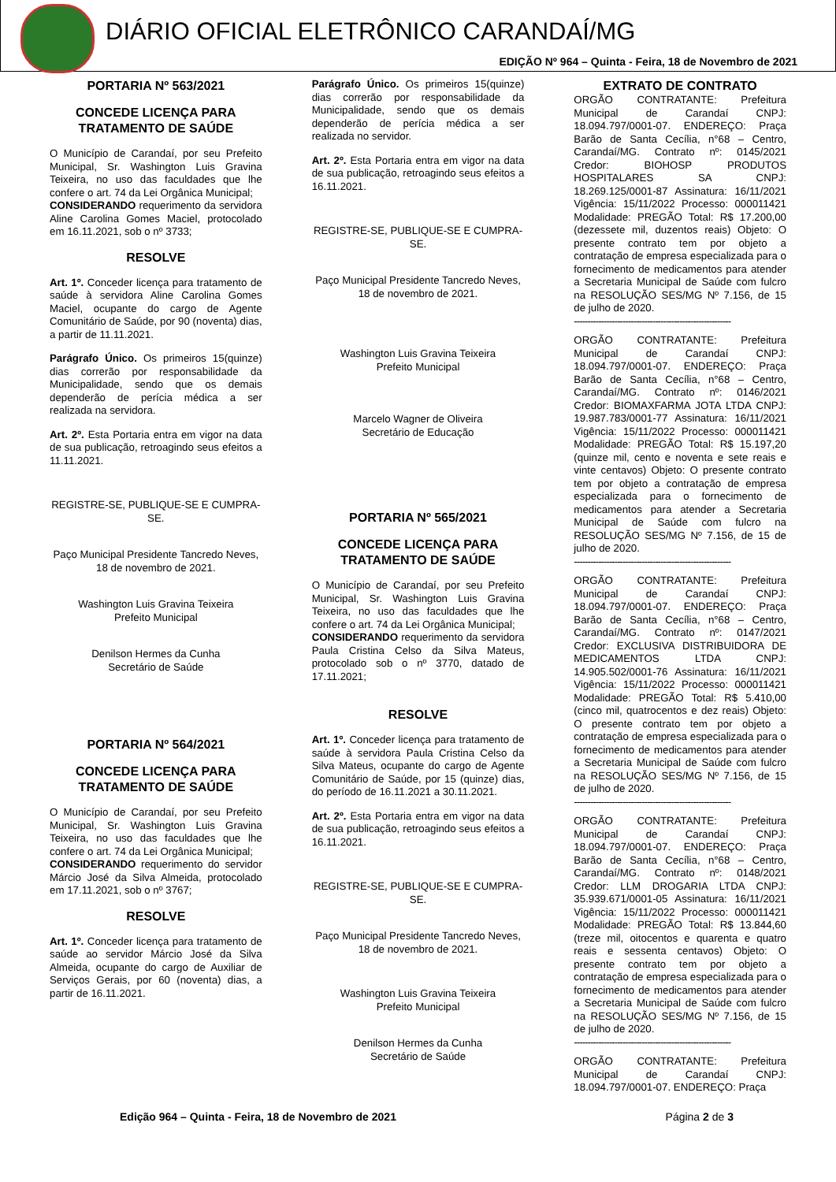DIÁRIO OFICIAL ELETRÔNICO CARANDAÍ/MG
EDIÇÃO Nº 964 – Quinta - Feira, 18 de Novembro de 2021
PORTARIA Nº 563/2021
CONCEDE LICENÇA PARA TRATAMENTO DE SAÚDE
O Município de Carandaí, por seu Prefeito Municipal, Sr. Washington Luis Gravina Teixeira, no uso das faculdades que lhe confere o art. 74 da Lei Orgânica Municipal;
CONSIDERANDO requerimento da servidora Aline Carolina Gomes Maciel, protocolado em 16.11.2021, sob o nº 3733;
RESOLVE
Art. 1º. Conceder licença para tratamento de saúde à servidora Aline Carolina Gomes Maciel, ocupante do cargo de Agente Comunitário de Saúde, por 90 (noventa) dias, a partir de 11.11.2021.
Parágrafo Único. Os primeiros 15(quinze) dias correrão por responsabilidade da Municipalidade, sendo que os demais dependerão de perícia médica a ser realizada na servidora.
Art. 2º. Esta Portaria entra em vigor na data de sua publicação, retroagindo seus efeitos a 11.11.2021.
REGISTRE-SE, PUBLIQUE-SE E CUMPRA-SE.
Paço Municipal Presidente Tancredo Neves, 18 de novembro de 2021.
Washington Luis Gravina Teixeira
Prefeito Municipal
Denilson Hermes da Cunha
Secretário de Saúde
PORTARIA Nº 564/2021
CONCEDE LICENÇA PARA TRATAMENTO DE SAÚDE
O Município de Carandaí, por seu Prefeito Municipal, Sr. Washington Luis Gravina Teixeira, no uso das faculdades que lhe confere o art. 74 da Lei Orgânica Municipal;
CONSIDERANDO requerimento do servidor Márcio José da Silva Almeida, protocolado em 17.11.2021, sob o nº 3767;
RESOLVE
Art. 1º. Conceder licença para tratamento de saúde ao servidor Márcio José da Silva Almeida, ocupante do cargo de Auxiliar de Serviços Gerais, por 60 (noventa) dias, a partir de 16.11.2021.
Parágrafo Único. Os primeiros 15(quinze) dias correrão por responsabilidade da Municipalidade, sendo que os demais dependerão de perícia médica a ser realizada no servidor.
Art. 2º. Esta Portaria entra em vigor na data de sua publicação, retroagindo seus efeitos a 16.11.2021.
REGISTRE-SE, PUBLIQUE-SE E CUMPRA-SE.
Paço Municipal Presidente Tancredo Neves, 18 de novembro de 2021.
Washington Luis Gravina Teixeira
Prefeito Municipal
Marcelo Wagner de Oliveira
Secretário de Educação
PORTARIA Nº 565/2021
CONCEDE LICENÇA PARA TRATAMENTO DE SAÚDE
O Município de Carandaí, por seu Prefeito Municipal, Sr. Washington Luis Gravina Teixeira, no uso das faculdades que lhe confere o art. 74 da Lei Orgânica Municipal;
CONSIDERANDO requerimento da servidora Paula Cristina Celso da Silva Mateus, protocolado sob o nº 3770, datado de 17.11.2021;
RESOLVE
Art. 1º. Conceder licença para tratamento de saúde à servidora Paula Cristina Celso da Silva Mateus, ocupante do cargo de Agente Comunitário de Saúde, por 15 (quinze) dias, do período de 16.11.2021 a 30.11.2021.
Art. 2º. Esta Portaria entra em vigor na data de sua publicação, retroagindo seus efeitos a 16.11.2021.
REGISTRE-SE, PUBLIQUE-SE E CUMPRA-SE.
Paço Municipal Presidente Tancredo Neves, 18 de novembro de 2021.
Washington Luis Gravina Teixeira
Prefeito Municipal
Denilson Hermes da Cunha
Secretário de Saúde
EXTRATO DE CONTRATO
ORGÃO CONTRATANTE: Prefeitura Municipal de Carandaí CNPJ: 18.094.797/0001-07. ENDEREÇO: Praça Barão de Santa Cecília, n°68 – Centro, Carandaí/MG. Contrato nº: 0145/2021 Credor: BIOHOSP PRODUTOS HOSPITALARES SA CNPJ: 18.269.125/0001-87 Assinatura: 16/11/2021 Vigência: 15/11/2022 Processo: 000011421 Modalidade: PREGÃO Total: R$ 17.200,00 (dezessete mil, duzentos reais) Objeto: O presente contrato tem por objeto a contratação de empresa especializada para o fornecimento de medicamentos para atender a Secretaria Municipal de Saúde com fulcro na RESOLUÇÃO SES/MG Nº 7.156, de 15 de julho de 2020.
----------------------------------------------------------
ORGÃO CONTRATANTE: Prefeitura Municipal de Carandaí CNPJ: 18.094.797/0001-07. ENDEREÇO: Praça Barão de Santa Cecília, n°68 – Centro, Carandaí/MG. Contrato nº: 0146/2021 Credor: BIOMAXFARMA JOTA LTDA CNPJ: 19.987.783/0001-77 Assinatura: 16/11/2021 Vigência: 15/11/2022 Processo: 000011421 Modalidade: PREGÃO Total: R$ 15.197,20 (quinze mil, cento e noventa e sete reais e vinte centavos) Objeto: O presente contrato tem por objeto a contratação de empresa especializada para o fornecimento de medicamentos para atender a Secretaria Municipal de Saúde com fulcro na RESOLUÇÃO SES/MG Nº 7.156, de 15 de julho de 2020.
----------------------------------------------------------
ORGÃO CONTRATANTE: Prefeitura Municipal de Carandaí CNPJ: 18.094.797/0001-07. ENDEREÇO: Praça Barão de Santa Cecília, n°68 – Centro, Carandaí/MG. Contrato nº: 0147/2021 Credor: EXCLUSIVA DISTRIBUIDORA DE MEDICAMENTOS LTDA CNPJ: 14.905.502/0001-76 Assinatura: 16/11/2021 Vigência: 15/11/2022 Processo: 000011421 Modalidade: PREGÃO Total: R$ 5.410,00 (cinco mil, quatrocentos e dez reais) Objeto: O presente contrato tem por objeto a contratação de empresa especializada para o fornecimento de medicamentos para atender a Secretaria Municipal de Saúde com fulcro na RESOLUÇÃO SES/MG Nº 7.156, de 15 de julho de 2020.
----------------------------------------------------------
ORGÃO CONTRATANTE: Prefeitura Municipal de Carandaí CNPJ: 18.094.797/0001-07. ENDEREÇO: Praça Barão de Santa Cecília, n°68 – Centro, Carandaí/MG. Contrato nº: 0148/2021 Credor: LLM DROGARIA LTDA CNPJ: 35.939.671/0001-05 Assinatura: 16/11/2021 Vigência: 15/11/2022 Processo: 000011421 Modalidade: PREGÃO Total: R$ 13.844,60 (treze mil, oitocentos e quarenta e quatro reais e sessenta centavos) Objeto: O presente contrato tem por objeto a contratação de empresa especializada para o fornecimento de medicamentos para atender a Secretaria Municipal de Saúde com fulcro na RESOLUÇÃO SES/MG Nº 7.156, de 15 de julho de 2020.
----------------------------------------------------------
ORGÃO CONTRATANTE: Prefeitura Municipal de Carandaí CNPJ: 18.094.797/0001-07. ENDEREÇO: Praça
Edição 964 – Quinta - Feira, 18 de Novembro de 2021 Página 2 de 3